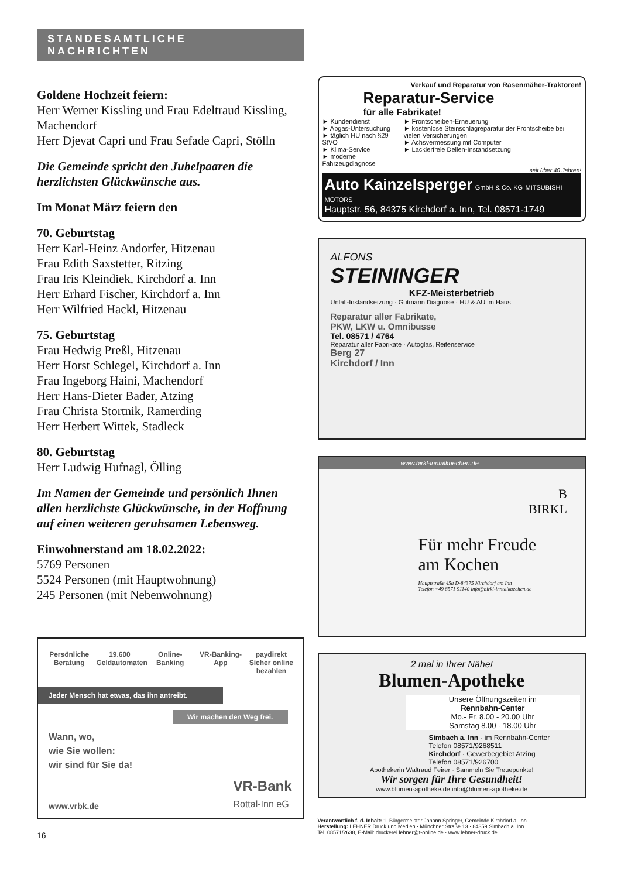STANDESAMTLICHE NACHRICHTEN
Goldene Hochzeit feiern:
Herr Werner Kissling und Frau Edeltraud Kissling, Machendorf
Herr Djevat Capri und Frau Sefade Capri, Stölln
Die Gemeinde spricht den Jubelpaaren die herzlichsten Glückwünsche aus.
Im Monat März feiern den
70. Geburtstag
Herr Karl-Heinz Andorfer, Hitzenau
Frau Edith Saxstetter, Ritzing
Frau Iris Kleindiek, Kirchdorf a. Inn
Herr Erhard Fischer, Kirchdorf a. Inn
Herr Wilfried Hackl, Hitzenau
75. Geburtstag
Frau Hedwig Preßl, Hitzenau
Herr Horst Schlegel, Kirchdorf a. Inn
Frau Ingeborg Haini, Machendorf
Herr Hans-Dieter Bader, Atzing
Frau Christa Stortnik, Ramerding
Herr Herbert Wittek, Stadleck
80. Geburtstag
Herr Ludwig Hufnagl, Ölling
Im Namen der Gemeinde und persönlich Ihnen allen herzlichste Glückwünsche, in der Hoffnung auf einen weiteren geruhsamen Lebensweg.
Einwohnerstand am 18.02.2022:
5769 Personen
5524 Personen (mit Hauptwohnung)
245 Personen (mit Nebenwohnung)
Persönliche Beratung
19.600 Geldautomaten
Online-Banking
VR-Banking-App
paydirekt
Sicher online bezahlen
Jeder Mensch hat etwas, das ihn antreibt.
Wir machen den Weg frei.
Wann, wo,
wie Sie wollen:
wir sind für Sie da!
www.vrbk.de VR-Bank
Rottal-Inn eG
16
Verkauf und Reparatur von Rasenmäher-Traktoren!
Reparatur-Service
für alle Fabrikate!
► Kundendienst
► Abgas-Untersuchung
► täglich HU nach §29 StVO
► Klima-Service
► moderne Fahrzeugdiagnose
► Frontscheiben-Erneuerung
► kostenlose Steinschlagreparatur der Frontscheibe bei vielen Versicherungen
► Achsvermessung mit Computer
► Lackierfreie Dellen-Instandsetzung
seit über 40 Jahren!
Auto Kainzelsperger GmbH & Co. KG MITSUBISHI MOTORS
Hauptstr. 56, 84375 Kirchdorf a. Inn, Tel. 08571-1749
ALFONS
STEININGER
KFZ-Meisterbetrieb
Unfall-Instandsetzung · Gutmann Diagnose · HU & AU im Haus
Reparatur aller Fabrikate,
PKW, LKW u. Omnibusse
Tel. 08571 / 4764
Reparatur aller Fabrikate · Autoglas, Reifenservice
Berg 27
Kirchdorf / Inn
www.birkl-inntalkuechen.de
B
BIRKL
Für mehr Freude
am Kochen
Hauptstraße 45a D-84375 Kirchdorf am Inn
Telefon +49 8571 91140 info@birkl-inntalkuechen.de
2 mal in Ihrer Nähe!
Blumen-Apotheke
Unsere Öffnungszeiten im
Rennbahn-Center
Mo.- Fr. 8.00 - 20.00 Uhr
Samstag 8.00 - 18.00 Uhr
Simbach a. Inn · im Rennbahn-Center
Telefon 08571/9268511
Kirchdorf · Gewerbegebiet Atzing
Telefon 08571/926700
Apothekerin Waltraud Feirer · Sammeln Sie Treuepunkte!
Wir sorgen für Ihre Gesundheit!
www.blumen-apotheke.de info@blumen-apotheke.de
Verantwortlich f. d. Inhalt: 1. Bürgermeister Johann Springer, Gemeinde Kirchdorf a. Inn
Herstellung: LEHNER Druck und Medien · Münchner Straße 13 · 84359 Simbach a. Inn
Tel. 08571/2638, E-Mail: druckerei.lehner@t-online.de · www.lehner-druck.de